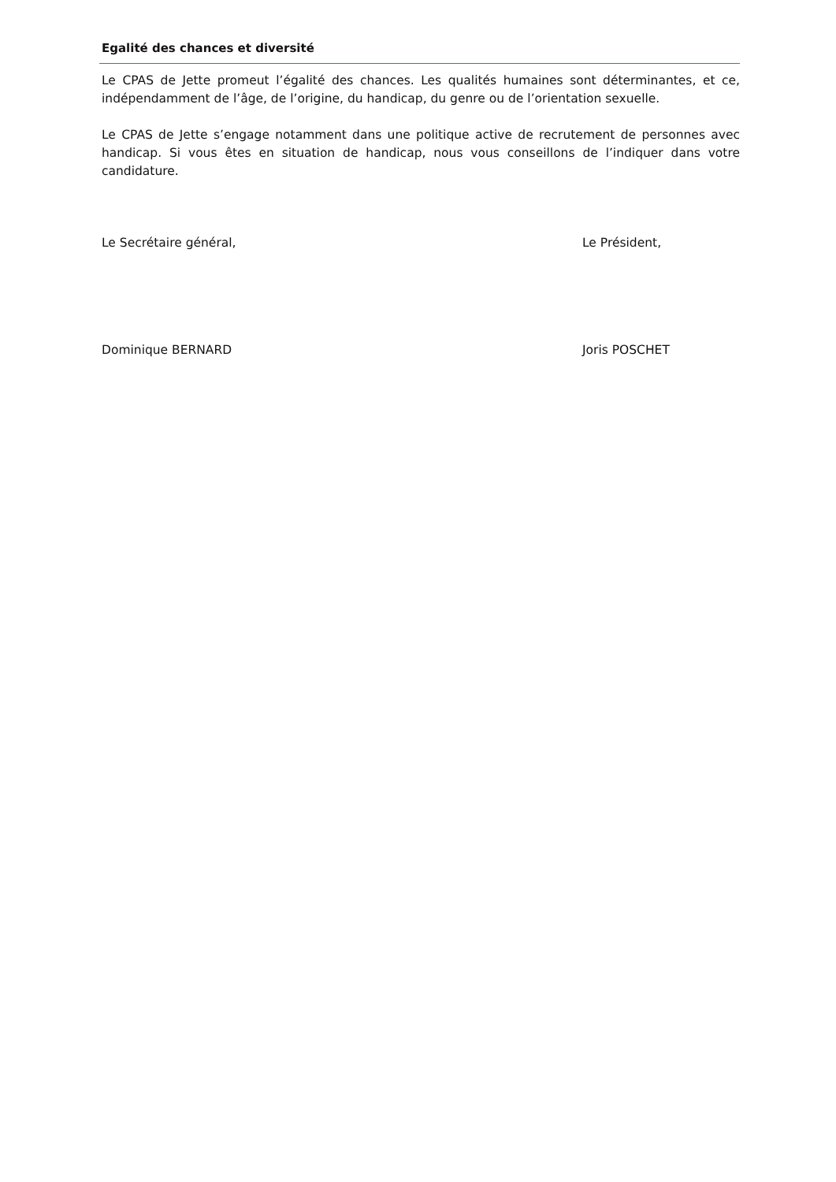Egalité des chances et diversité
Le CPAS de Jette promeut l’égalité des chances. Les qualités humaines sont déterminantes, et ce, indépendamment de l’âge, de l’origine, du handicap, du genre ou de l’orientation sexuelle.
Le CPAS de Jette s’engage notamment dans une politique active de recrutement de personnes avec handicap. Si vous êtes en situation de handicap, nous vous conseillons de l’indiquer dans votre candidature.
Le Secrétaire général, Le Président,
Dominique BERNARD Joris POSCHET